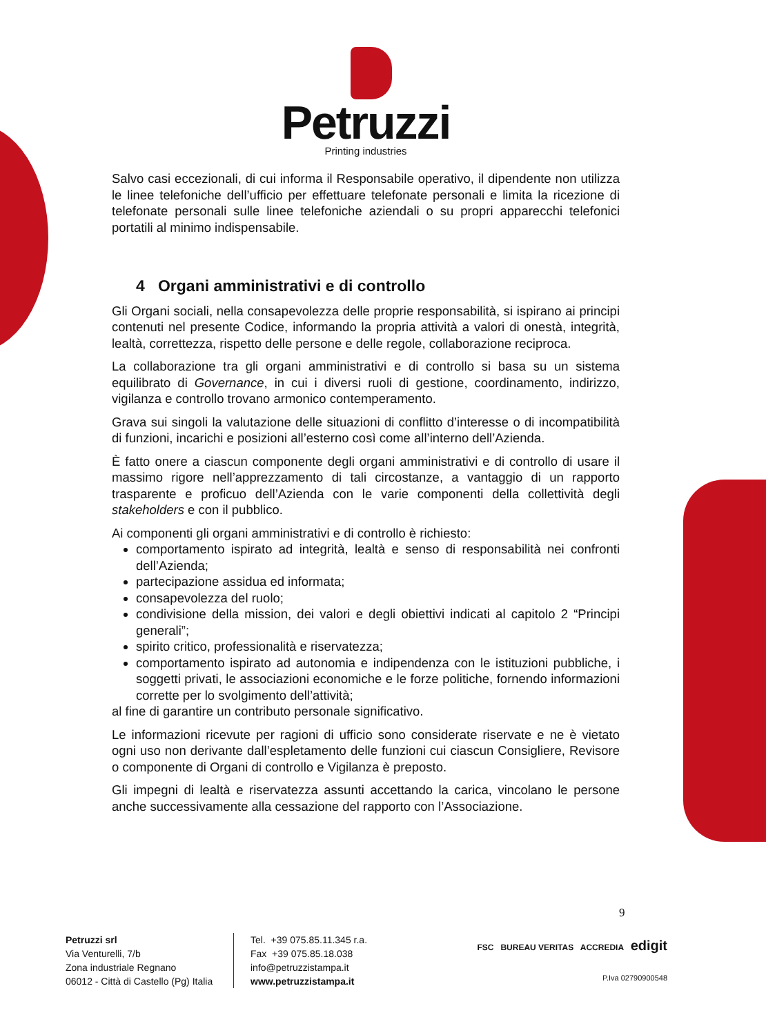Petruzzi
Printing industries
Salvo casi eccezionali, di cui informa il Responsabile operativo, il dipendente non utilizza le linee telefoniche dell’ufficio per effettuare telefonate personali e limita la ricezione di telefonate personali sulle linee telefoniche aziendali o su propri apparecchi telefonici portatili al minimo indispensabile.
4 Organi amministrativi e di controllo
Gli Organi sociali, nella consapevolezza delle proprie responsabilità, si ispirano ai principi contenuti nel presente Codice, informando la propria attività a valori di onestà, integrità, lealtà, correttezza, rispetto delle persone e delle regole, collaborazione reciproca.
La collaborazione tra gli organi amministrativi e di controllo si basa su un sistema equilibrato di Governance, in cui i diversi ruoli di gestione, coordinamento, indirizzo, vigilanza e controllo trovano armonico contemperamento.
Grava sui singoli la valutazione delle situazioni di conflitto d’interesse o di incompatibilità di funzioni, incarichi e posizioni all’esterno così come all’interno dell’Azienda.
È fatto onere a ciascun componente degli organi amministrativi e di controllo di usare il massimo rigore nell’apprezzamento di tali circostanze, a vantaggio di un rapporto trasparente e proficuo dell’Azienda con le varie componenti della collettività degli stakeholders e con il pubblico.
Ai componenti gli organi amministrativi e di controllo è richiesto:
comportamento ispirato ad integrità, lealtà e senso di responsabilità nei confronti dell’Azienda;
partecipazione assidua ed informata;
consapevolezza del ruolo;
condivisione della mission, dei valori e degli obiettivi indicati al capitolo 2 “Principi generali”;
spirito critico, professionalità e riservatezza;
comportamento ispirato ad autonomia e indipendenza con le istituzioni pubbliche, i soggetti privati, le associazioni economiche e le forze politiche, fornendo informazioni corrette per lo svolgimento dell’attività;
al fine di garantire un contributo personale significativo.
Le informazioni ricevute per ragioni di ufficio sono considerate riservate e ne è vietato ogni uso non derivante dall’espletamento delle funzioni cui ciascun Consigliere, Revisore o componente di Organi di controllo e Vigilanza è preposto.
Gli impegni di lealtà e riservatezza assunti accettando la carica, vincolano le persone anche successivamente alla cessazione del rapporto con l’Associazione.
9
Petruzzi srl
Via Venturelli, 7/b
Zona industriale Regnano
06012 - Città di Castello (Pg) Italia
Tel. +39 075.85.11.345 r.a.
Fax +39 075.85.18.038
info@petruzzistampa.it
www.petruzzistampa.it
FSC BUREAU VERITAS ACCREDIA edigit
P.Iva 02790900548